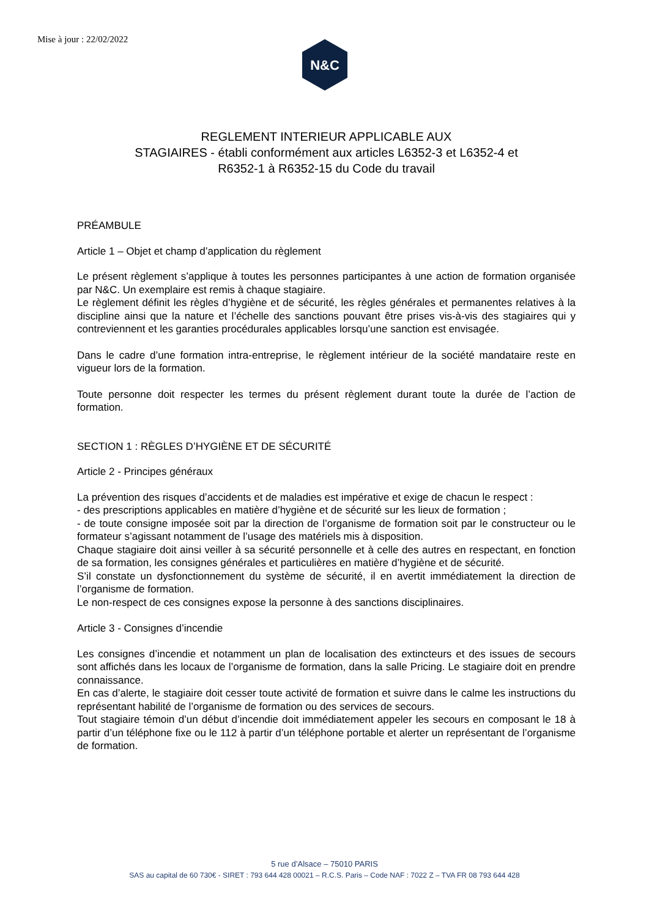Mise à jour : 22/02/2022
N&C
REGLEMENT INTERIEUR APPLICABLE AUX
STAGIAIRES - établi conformément aux articles L6352-3 et L6352-4 et
R6352-1 à R6352-15 du Code du travail
PRÉAMBULE
Article 1 – Objet et champ d’application du règlement
Le présent règlement s’applique à toutes les personnes participantes à une action de formation organisée par N&C. Un exemplaire est remis à chaque stagiaire.
Le règlement définit les règles d’hygiène et de sécurité, les règles générales et permanentes relatives à la discipline ainsi que la nature et l’échelle des sanctions pouvant être prises vis-à-vis des stagiaires qui y contreviennent et les garanties procédurales applicables lorsqu’une sanction est envisagée.
Dans le cadre d’une formation intra-entreprise, le règlement intérieur de la société mandataire reste en vigueur lors de la formation.
Toute personne doit respecter les termes du présent règlement durant toute la durée de l’action de formation.
SECTION 1 : RÈGLES D’HYGIÈNE ET DE SÉCURITÉ
Article 2 - Principes généraux
La prévention des risques d’accidents et de maladies est impérative et exige de chacun le respect :
- des prescriptions applicables en matière d’hygiène et de sécurité sur les lieux de formation ;
- de toute consigne imposée soit par la direction de l’organisme de formation soit par le constructeur ou le formateur s’agissant notamment de l’usage des matériels mis à disposition.
Chaque stagiaire doit ainsi veiller à sa sécurité personnelle et à celle des autres en respectant, en fonction de sa formation, les consignes générales et particulières en matière d’hygiène et de sécurité.
S’il constate un dysfonctionnement du système de sécurité, il en avertit immédiatement la direction de l’organisme de formation.
Le non-respect de ces consignes expose la personne à des sanctions disciplinaires.
Article 3 - Consignes d’incendie
Les consignes d’incendie et notamment un plan de localisation des extincteurs et des issues de secours sont affichés dans les locaux de l’organisme de formation, dans la salle Pricing. Le stagiaire doit en prendre connaissance.
En cas d’alerte, le stagiaire doit cesser toute activité de formation et suivre dans le calme les instructions du représentant habilité de l’organisme de formation ou des services de secours.
Tout stagiaire témoin d’un début d’incendie doit immédiatement appeler les secours en composant le 18 à partir d’un téléphone fixe ou le 112 à partir d’un téléphone portable et alerter un représentant de l’organisme de formation.
5 rue d’Alsace – 75010 PARIS
SAS au capital de 60 730€ - SIRET : 793 644 428 00021 – R.C.S. Paris – Code NAF : 7022 Z – TVA FR 08 793 644 428